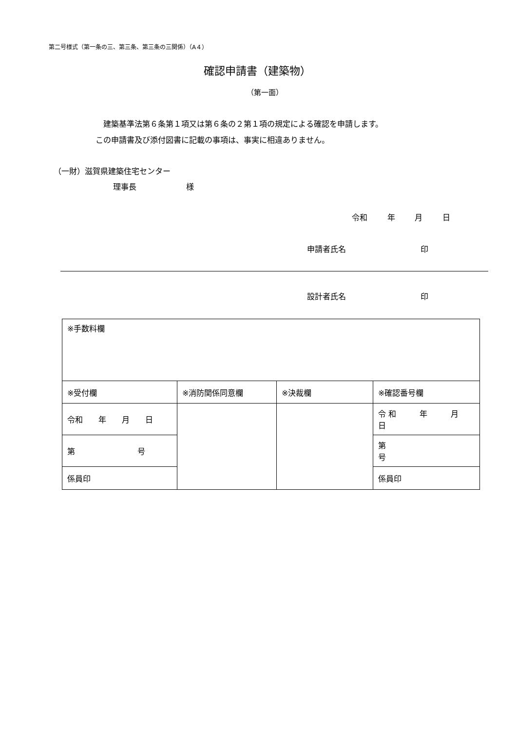第二号様式（第一条の三、第三条、第三条の三関係）（A４）
確認申請書（建築物）
（第一面）
建築基準法第６条第１項又は第６条の２第１項の規定による確認を申請します。
この申請書及び添付図書に記載の事項は、事実に相違ありません。
（一財）滋賀県建築住宅センター
理事長 様
令和 年 月 日
申請者氏名 印
設計者氏名 印
| ※手数料欄 | | | |
| ※受付欄 | ※消防関係同意欄 | ※決裁欄 | ※確認番号欄 |
| 令和 年 月 日 | | | 令 和 年 月 日 |
| 第 号 | | | 第 号 |
| 係員印 | | | 係員印 |